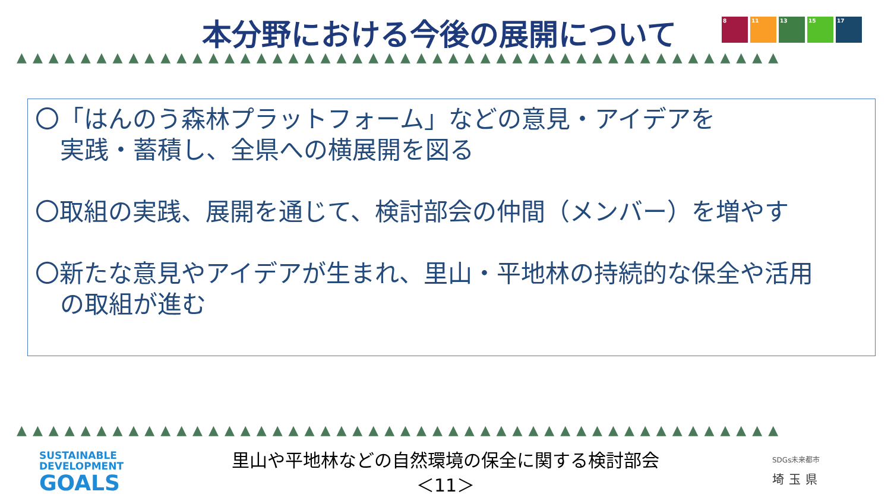本分野における今後の展開について
8 11 13 15 17
▲▲▲▲▲▲▲▲▲▲▲▲▲▲▲▲▲▲▲▲▲▲▲▲▲▲▲▲▲▲▲▲▲▲▲▲▲▲▲▲▲▲▲▲▲▲▲▲
〇「はんのう森林プラットフォーム」などの意見・アイデアを
実践・蓄積し、全県への横展開を図る
〇取組の実践、展開を通じて、検討部会の仲間（メンバー）を増やす
〇新たな意見やアイデアが生まれ、里山・平地林の持続的な保全や活用
の取組が進む
▲▲▲▲▲▲▲▲▲▲▲▲▲▲▲▲▲▲▲▲▲▲▲▲▲▲▲▲▲▲▲▲▲▲▲▲▲▲▲▲▲▲▲▲▲▲▲▲
SUSTAINABLE
DEVELOPMENT
GOALS
里山や平地林などの自然環境の保全に関する検討部会
＜11＞
SDGs未来都市
埼玉県